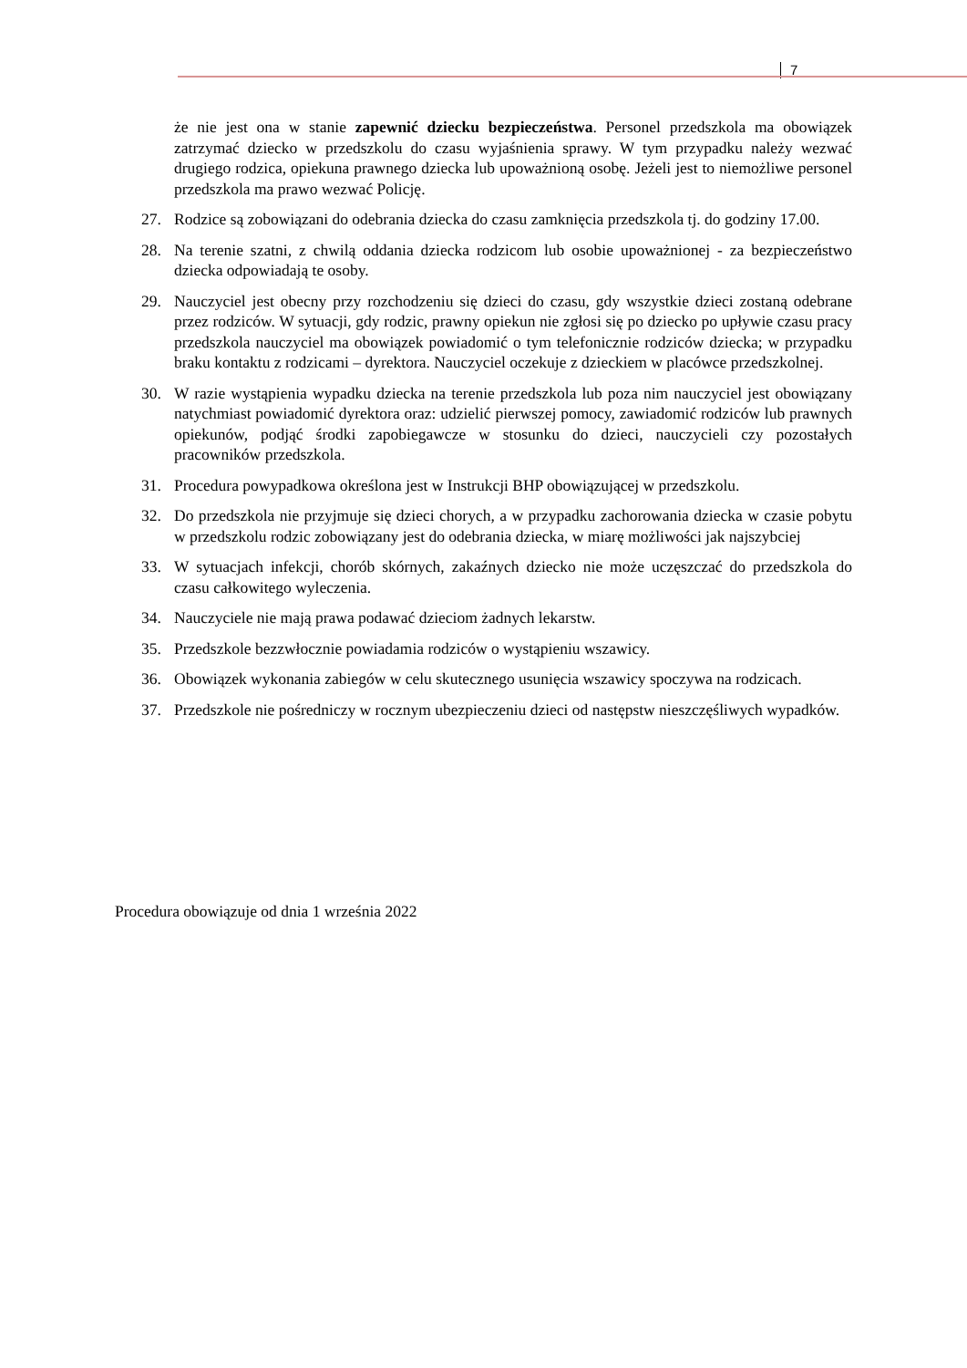7
że nie jest ona w stanie zapewnić dziecku bezpieczeństwa. Personel przedszkola ma obowiązek zatrzymać dziecko w przedszkolu do czasu wyjaśnienia sprawy. W tym przypadku należy wezwać drugiego rodzica, opiekuna prawnego dziecka lub upoważnioną osobę. Jeżeli jest to niemożliwe personel przedszkola ma prawo wezwać Policję.
27. Rodzice są zobowiązani do odebrania dziecka do czasu zamknięcia przedszkola tj. do godziny 17.00.
28. Na terenie szatni, z chwilą oddania dziecka rodzicom lub osobie upoważnionej - za bezpieczeństwo dziecka odpowiadają te osoby.
29. Nauczyciel jest obecny przy rozchodzeniu się dzieci do czasu, gdy wszystkie dzieci zostaną odebrane przez rodziców. W sytuacji, gdy rodzic, prawny opiekun nie zgłosi się po dziecko po upływie czasu pracy przedszkola nauczyciel ma obowiązek powiadomić o tym telefonicznie rodziców dziecka; w przypadku braku kontaktu z rodzicami – dyrektora. Nauczyciel oczekuje z dzieckiem w placówce przedszkolnej.
30. W razie wystąpienia wypadku dziecka na terenie przedszkola lub poza nim nauczyciel jest obowiązany natychmiast powiadomić dyrektora oraz: udzielić pierwszej pomocy, zawiadomić rodziców lub prawnych opiekunów, podjąć środki zapobiegawcze w stosunku do dzieci, nauczycieli czy pozostałych pracowników przedszkola.
31. Procedura powypadkowa określona jest w Instrukcji BHP obowiązującej w przedszkolu.
32. Do przedszkola nie przyjmuje się dzieci chorych, a w przypadku zachorowania dziecka w czasie pobytu w przedszkolu rodzic zobowiązany jest do odebrania dziecka, w miarę możliwości jak najszybciej
33. W sytuacjach infekcji, chorób skórnych, zakaźnych dziecko nie może uczęszczać do przedszkola do czasu całkowitego wyleczenia.
34. Nauczyciele nie mają prawa podawać dzieciom żadnych lekarstw.
35. Przedszkole bezzwłocznie powiadamia rodziców o wystąpieniu wszawicy.
36. Obowiązek wykonania zabiegów w celu skutecznego usunięcia wszawicy spoczywa na rodzicach.
37. Przedszkole nie pośredniczy w rocznym ubezpieczeniu dzieci od następstw nieszczęśliwych wypadków.
Procedura obowiązuje od dnia 1 września 2022